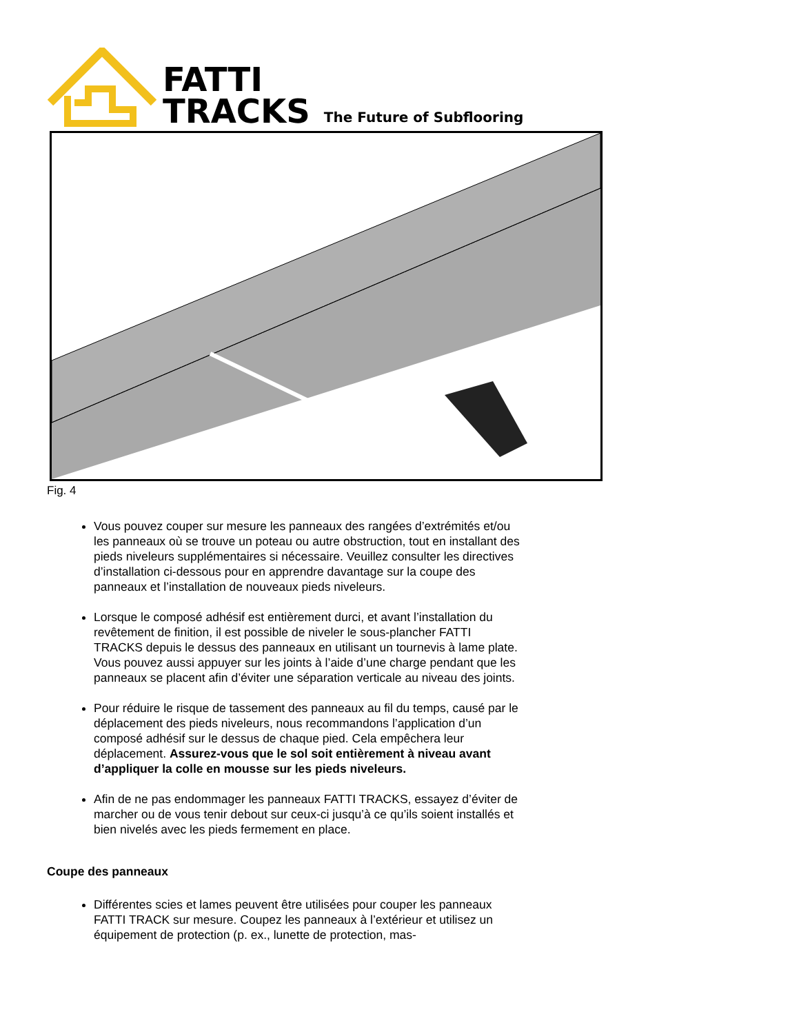FATTI
TRACKS
The Future of Subflooring
Fig. 4
Vous pouvez couper sur mesure les panneaux des rangées d’extrémités et/ou les panneaux où se trouve un poteau ou autre obstruction, tout en installant des pieds niveleurs supplémentaires si nécessaire. Veuillez consulter les directives d’installation ci-dessous pour en apprendre davantage sur la coupe des panneaux et l’installation de nouveaux pieds niveleurs.
Lorsque le composé adhésif est entièrement durci, et avant l’installation du revêtement de finition, il est possible de niveler le sous-plancher FATTI TRACKS depuis le dessus des panneaux en utilisant un tournevis à lame plate. Vous pouvez aussi appuyer sur les joints à l’aide d’une charge pendant que les panneaux se placent afin d’éviter une séparation verticale au niveau des joints.
Pour réduire le risque de tassement des panneaux au fil du temps, causé par le déplacement des pieds niveleurs, nous recommandons l’application d’un composé adhésif sur le dessus de chaque pied. Cela empêchera leur déplacement. Assurez-vous que le sol soit entièrement à niveau avant d’appliquer la colle en mousse sur les pieds niveleurs.
Afin de ne pas endommager les panneaux FATTI TRACKS, essayez d’éviter de marcher ou de vous tenir debout sur ceux-ci jusqu’à ce qu’ils soient installés et bien nivelés avec les pieds fermement en place.
Coupe des panneaux
Différentes scies et lames peuvent être utilisées pour couper les panneaux FATTI TRACK sur mesure. Coupez les panneaux à l’extérieur et utilisez un équipement de protection (p. ex., lunette de protection, mas-